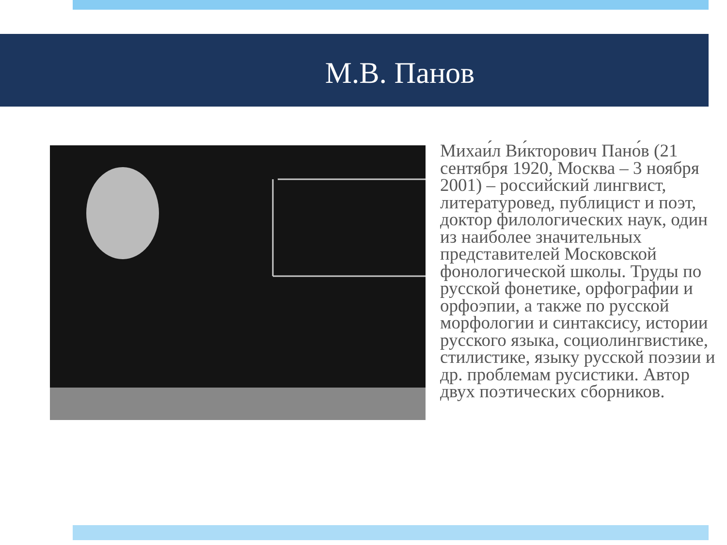М.В. Панов
Михаи́л Ви́кторович Пано́в (21 сентября 1920, Москва – 3 ноября 2001) – российский лингвист, литературовед, публицист и поэт, доктор филологических наук, один из наиболее значительных представителей Московской фонологической школы. Труды по русской фонетике, орфографии и орфоэпии, а также по русской морфологии и синтаксису, истории русского языка, социолингвистике, стилистике, языку русской поэзии и др. проблемам русистики. Автор двух поэтических сборников.